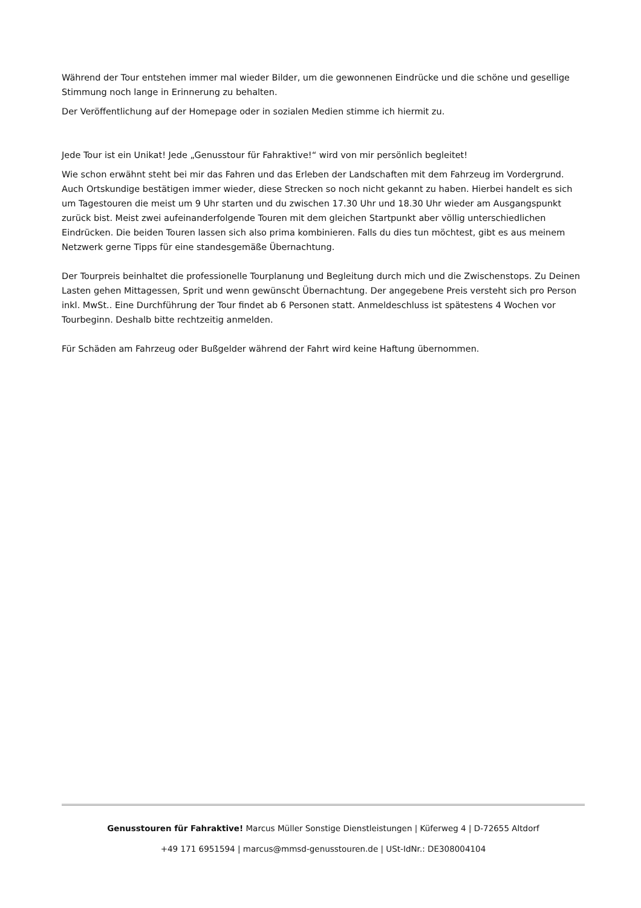Während der Tour entstehen immer mal wieder Bilder, um die gewonnenen Eindrücke und die schöne und gesellige Stimmung noch lange in Erinnerung zu behalten.
Der Veröffentlichung auf der Homepage oder in sozialen Medien stimme ich hiermit zu.
Jede Tour ist ein Unikat! Jede „Genusstour für Fahraktive!“ wird von mir persönlich begleitet!
Wie schon erwähnt steht bei mir das Fahren und das Erleben der Landschaften mit dem Fahrzeug im Vordergrund. Auch Ortskundige bestätigen immer wieder, diese Strecken so noch nicht gekannt zu haben. Hierbei handelt es sich um Tagestouren die meist um 9 Uhr starten und du zwischen 17.30 Uhr und 18.30 Uhr wieder am Ausgangspunkt zurück bist. Meist zwei aufeinanderfolgende Touren mit dem gleichen Startpunkt aber völlig unterschiedlichen Eindrücken. Die beiden Touren lassen sich also prima kombinieren. Falls du dies tun möchtest, gibt es aus meinem Netzwerk gerne Tipps für eine standesgemäße Übernachtung.
Der Tourpreis beinhaltet die professionelle Tourplanung und Begleitung durch mich und die Zwischenstops. Zu Deinen Lasten gehen Mittagessen, Sprit und wenn gewünscht Übernachtung. Der angegebene Preis versteht sich pro Person inkl. MwSt.. Eine Durchführung der Tour findet ab 6 Personen statt. Anmeldeschluss ist spätestens 4 Wochen vor Tourbeginn. Deshalb bitte rechtzeitig anmelden.
Für Schäden am Fahrzeug oder Bußgelder während der Fahrt wird keine Haftung übernommen.
Genusstouren für Fahraktive! Marcus Müller Sonstige Dienstleistungen | Küferweg 4 | D-72655 Altdorf
+49 171 6951594 | marcus@mmsd-genusstouren.de | USt-IdNr.: DE308004104